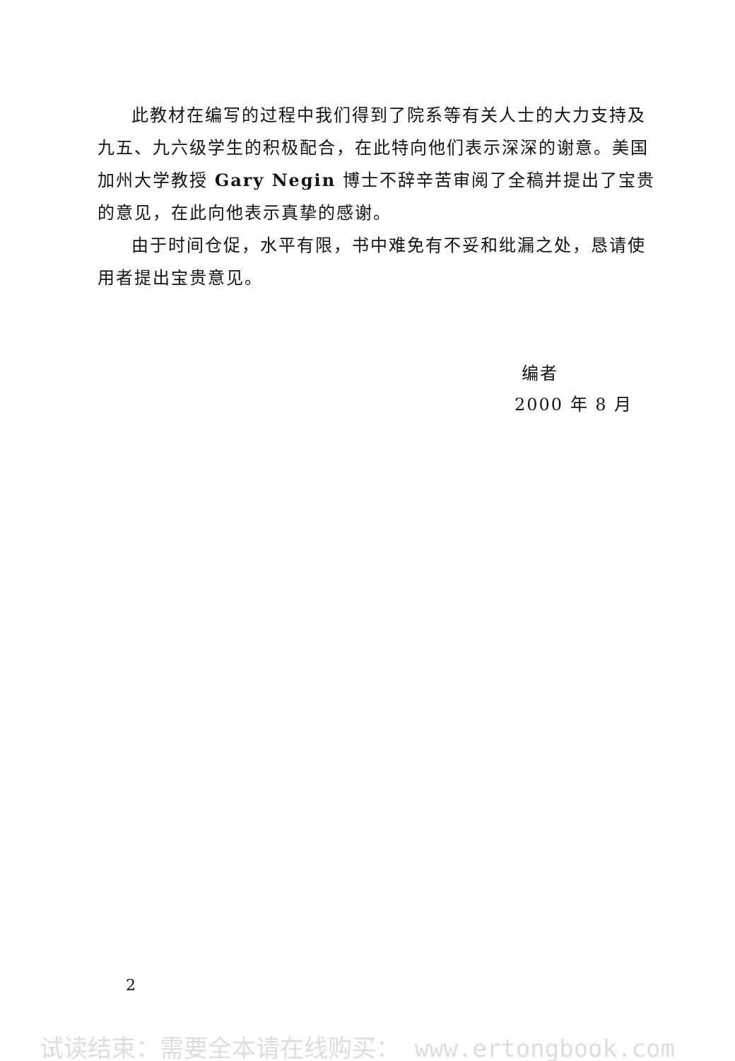此教材在编写的过程中我们得到了院系等有关人士的大力支持及九五、九六级学生的积极配合，在此特向他们表示深深的谢意。美国加州大学教授 Gary Negin 博士不辞辛苦审阅了全稿并提出了宝贵的意见，在此向他表示真挚的感谢。
由于时间仓促，水平有限，书中难免有不妥和纰漏之处，恳请使用者提出宝贵意见。
编者
2000 年 8 月
2
试读结束：需要全本请在线购买： www.ertongbook.com